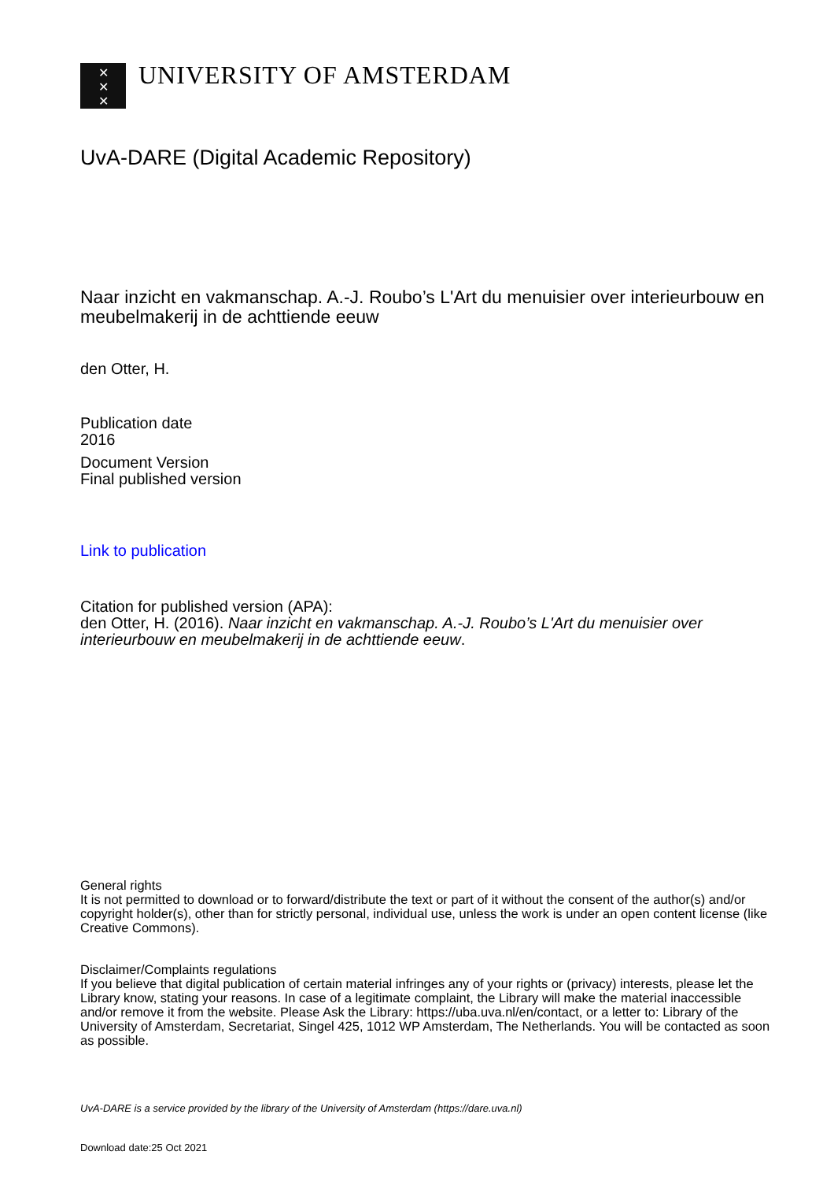✕
✕
✕
UNIVERSITY OF AMSTERDAM
UvA-DARE (Digital Academic Repository)
Naar inzicht en vakmanschap. A.-J. Roubo’s L'Art du menuisier over interieurbouw en meubelmakerij in de achttiende eeuw
den Otter, H.
Publication date
2016
Document Version
Final published version
Link to publication
Citation for published version (APA):
den Otter, H. (2016). Naar inzicht en vakmanschap. A.-J. Roubo’s L'Art du menuisier over interieurbouw en meubelmakerij in de achttiende eeuw.
General rights
It is not permitted to download or to forward/distribute the text or part of it without the consent of the author(s) and/or copyright holder(s), other than for strictly personal, individual use, unless the work is under an open content license (like Creative Commons).
Disclaimer/Complaints regulations
If you believe that digital publication of certain material infringes any of your rights or (privacy) interests, please let the Library know, stating your reasons. In case of a legitimate complaint, the Library will make the material inaccessible and/or remove it from the website. Please Ask the Library: https://uba.uva.nl/en/contact, or a letter to: Library of the University of Amsterdam, Secretariat, Singel 425, 1012 WP Amsterdam, The Netherlands. You will be contacted as soon as possible.
UvA-DARE is a service provided by the library of the University of Amsterdam (https://dare.uva.nl)
Download date:25 Oct 2021